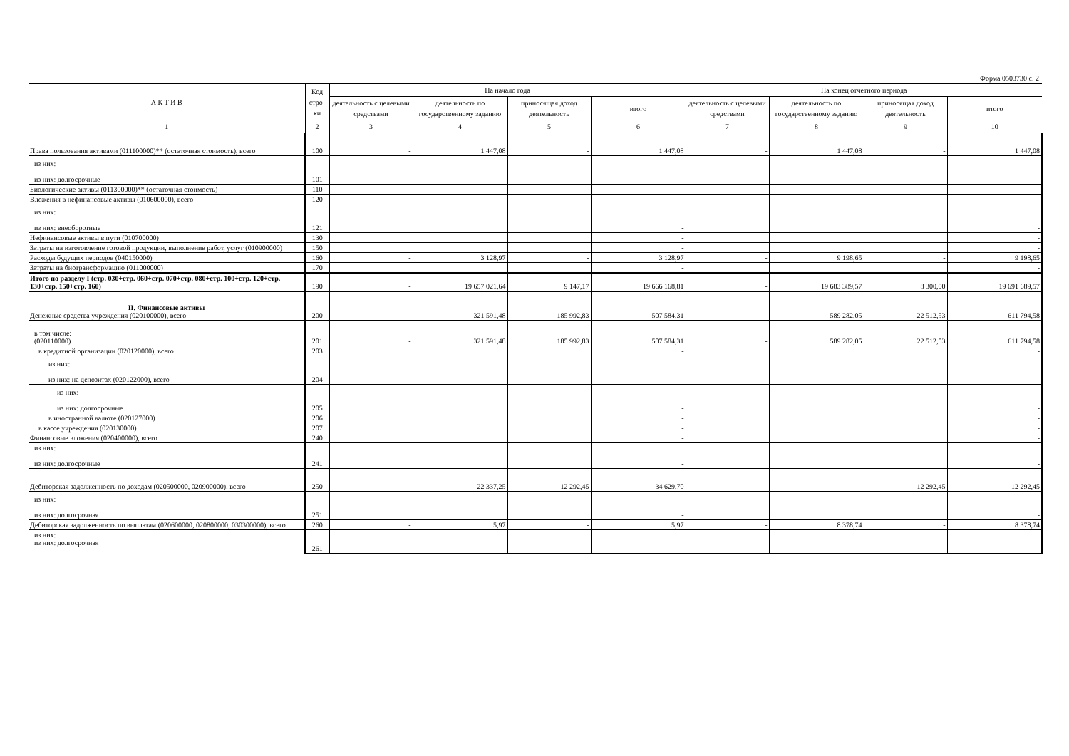Форма 0503730 с. 2
| А К Т И В | Код стро-ки | На начало года | | | | На конец отчетного периода | | | |
| --- | --- | --- | --- | --- | --- | --- | --- | --- | --- |
| | | деятельность с целевыми средствами | деятельность по государственному заданию | приносящая доход деятельность | итого | деятельность с целевыми средствами | деятельность по государственному заданию | приносящая доход деятельность | итого |
| 1 | 2 | 3 | 4 | 5 | 6 | 7 | 8 | 9 | 10 |
| Права пользования активами (011100000)** (остаточная стоимость), всего | 100 | - | 1 447,08 | - | 1 447,08 | - | 1 447,08 | - | 1 447,08 |
| из них: из них: долгосрочные | 101 | | | | - | | | | - |
| Биологические активы (011300000)** (остаточная стоимость) | 110 | | | | - | | | | - |
| Вложения в нефинансовые активы (010600000), всего | 120 | | | | - | | | | - |
| из них: из них: внеоборотные | 121 | | | | - | | | | - |
| Нефинансовые активы в пути (010700000) | 130 | | | | - | | | | - |
| Затраты на изготовление готовой продукции, выполнение работ, услуг (010900000) | 150 | | | | - | | | | - |
| Расходы будущих периодов (040150000) | 160 | - | 3 128,97 | - | 3 128,97 | - | 9 198,65 | - | 9 198,65 |
| Затраты на биотрансформацию (011000000) | 170 | | | | - | | | | - |
| Итого по разделу I (стр. 030+стр. 060+стр. 070+стр. 080+стр. 100+стр. 120+стр. 130+стр. 150+стр. 160) | 190 | - | 19 657 021,64 | 9 147,17 | 19 666 168,81 | - | 19 683 389,57 | 8 300,00 | 19 691 689,57 |
| II. Финансовые активы Денежные средства учреждения (020100000), всего | 200 | - | 321 591,48 | 185 992,83 | 507 584,31 | - | 589 282,05 | 22 512,53 | 611 794,58 |
| в том числе: (020110000) | 201 | - | 321 591,48 | 185 992,83 | 507 584,31 | - | 589 282,05 | 22 512,53 | 611 794,58 |
| в кредитной организации (020120000), всего | 203 | | | | - | | | | - |
| из них: из них: на депозитах (020122000), всего | 204 | | | | - | | | | - |
| из них: из них: долгосрочные | 205 | | | | - | | | | - |
| в иностранной валюте (020127000) | 206 | | | | - | | | | - |
| в кассе учреждения (020130000) | 207 | | | | - | | | | - |
| Финансовые вложения (020400000), всего | 240 | | | | - | | | | - |
| из них: из них: долгосрочные | 241 | | | | - | | | | - |
| Дебиторская задолженность по доходам (020500000, 020900000), всего | 250 | - | 22 337,25 | 12 292,45 | 34 629,70 | - | - | 12 292,45 | 12 292,45 |
| из них: из них: долгосрочная | 251 | | | | - | | | | - |
| Дебиторская задолженность по выплатам (020600000, 020800000, 030300000), всего | 260 | - | 5,97 | - | 5,97 | - | 8 378,74 | - | 8 378,74 |
| из них: из них: долгосрочная | 261 | | | | - | | | | - |